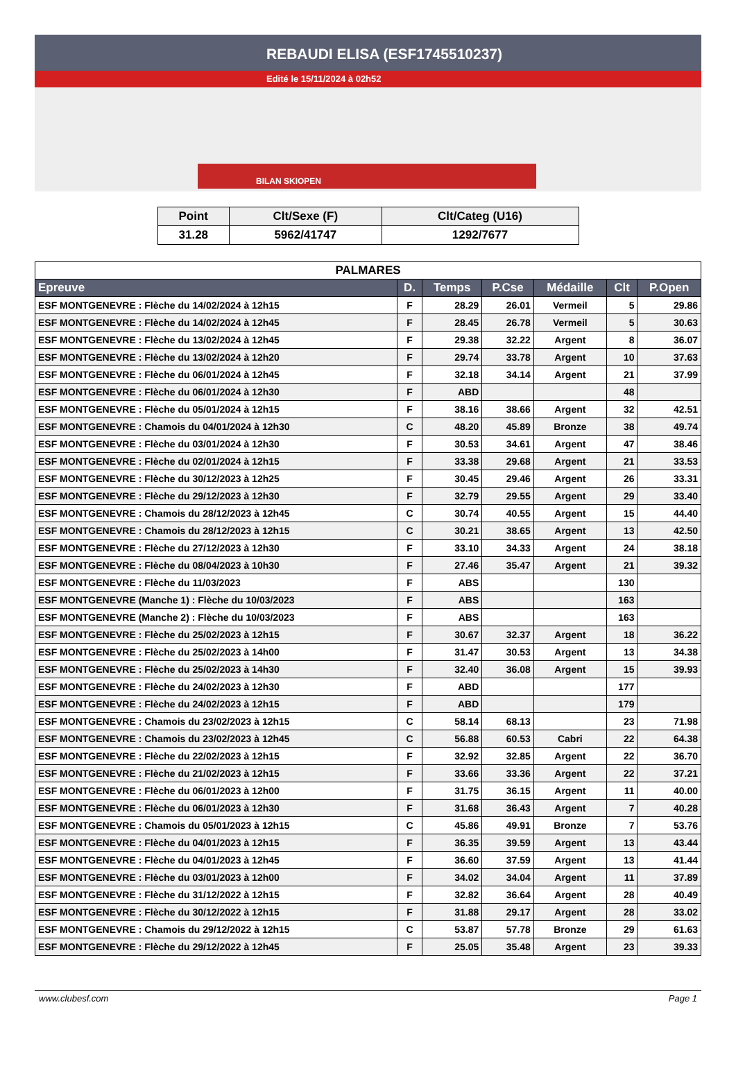REBAUDI ELISA (ESF1745510237)
Edité le 15/11/2024 à 02h52
BILAN SKIOPEN
| Point | Clt/Sexe (F) | Clt/Categ (U16) |
| --- | --- | --- |
| 31.28 | 5962/41747 | 1292/7677 |
| PALMARES | | | | | | |
| Epreuve | D. | Temps | P.Cse | Médaille | Clt | P.Open |
| ESF MONTGENEVRE : Flèche du 14/02/2024 à 12h15 | F | 28.29 | 26.01 | Vermeil | 5 | 29.86 |
| ESF MONTGENEVRE : Flèche du 14/02/2024 à 12h45 | F | 28.45 | 26.78 | Vermeil | 5 | 30.63 |
| ESF MONTGENEVRE : Flèche du 13/02/2024 à 12h45 | F | 29.38 | 32.22 | Argent | 8 | 36.07 |
| ESF MONTGENEVRE : Flèche du 13/02/2024 à 12h20 | F | 29.74 | 33.78 | Argent | 10 | 37.63 |
| ESF MONTGENEVRE : Flèche du 06/01/2024 à 12h45 | F | 32.18 | 34.14 | Argent | 21 | 37.99 |
| ESF MONTGENEVRE : Flèche du 06/01/2024 à 12h30 | F | ABD | | | 48 | |
| ESF MONTGENEVRE : Flèche du 05/01/2024 à 12h15 | F | 38.16 | 38.66 | Argent | 32 | 42.51 |
| ESF MONTGENEVRE : Chamois du 04/01/2024 à 12h30 | C | 48.20 | 45.89 | Bronze | 38 | 49.74 |
| ESF MONTGENEVRE : Flèche du 03/01/2024 à 12h30 | F | 30.53 | 34.61 | Argent | 47 | 38.46 |
| ESF MONTGENEVRE : Flèche du 02/01/2024 à 12h15 | F | 33.38 | 29.68 | Argent | 21 | 33.53 |
| ESF MONTGENEVRE : Flèche du 30/12/2023 à 12h25 | F | 30.45 | 29.46 | Argent | 26 | 33.31 |
| ESF MONTGENEVRE : Flèche du 29/12/2023 à 12h30 | F | 32.79 | 29.55 | Argent | 29 | 33.40 |
| ESF MONTGENEVRE : Chamois du 28/12/2023 à 12h45 | C | 30.74 | 40.55 | Argent | 15 | 44.40 |
| ESF MONTGENEVRE : Chamois du 28/12/2023 à 12h15 | C | 30.21 | 38.65 | Argent | 13 | 42.50 |
| ESF MONTGENEVRE : Flèche du 27/12/2023 à 12h30 | F | 33.10 | 34.33 | Argent | 24 | 38.18 |
| ESF MONTGENEVRE : Flèche du 08/04/2023 à 10h30 | F | 27.46 | 35.47 | Argent | 21 | 39.32 |
| ESF MONTGENEVRE : Flèche du 11/03/2023 | F | ABS | | | 130 | |
| ESF MONTGENEVRE (Manche 1) : Flèche du 10/03/2023 | F | ABS | | | 163 | |
| ESF MONTGENEVRE (Manche 2) : Flèche du 10/03/2023 | F | ABS | | | 163 | |
| ESF MONTGENEVRE : Flèche du 25/02/2023 à 12h15 | F | 30.67 | 32.37 | Argent | 18 | 36.22 |
| ESF MONTGENEVRE : Flèche du 25/02/2023 à 14h00 | F | 31.47 | 30.53 | Argent | 13 | 34.38 |
| ESF MONTGENEVRE : Flèche du 25/02/2023 à 14h30 | F | 32.40 | 36.08 | Argent | 15 | 39.93 |
| ESF MONTGENEVRE : Flèche du 24/02/2023 à 12h30 | F | ABD | | | 177 | |
| ESF MONTGENEVRE : Flèche du 24/02/2023 à 12h15 | F | ABD | | | 179 | |
| ESF MONTGENEVRE : Chamois du 23/02/2023 à 12h15 | C | 58.14 | 68.13 | | 23 | 71.98 |
| ESF MONTGENEVRE : Chamois du 23/02/2023 à 12h45 | C | 56.88 | 60.53 | Cabri | 22 | 64.38 |
| ESF MONTGENEVRE : Flèche du 22/02/2023 à 12h15 | F | 32.92 | 32.85 | Argent | 22 | 36.70 |
| ESF MONTGENEVRE : Flèche du 21/02/2023 à 12h15 | F | 33.66 | 33.36 | Argent | 22 | 37.21 |
| ESF MONTGENEVRE : Flèche du 06/01/2023 à 12h00 | F | 31.75 | 36.15 | Argent | 11 | 40.00 |
| ESF MONTGENEVRE : Flèche du 06/01/2023 à 12h30 | F | 31.68 | 36.43 | Argent | 7 | 40.28 |
| ESF MONTGENEVRE : Chamois du 05/01/2023 à 12h15 | C | 45.86 | 49.91 | Bronze | 7 | 53.76 |
| ESF MONTGENEVRE : Flèche du 04/01/2023 à 12h15 | F | 36.35 | 39.59 | Argent | 13 | 43.44 |
| ESF MONTGENEVRE : Flèche du 04/01/2023 à 12h45 | F | 36.60 | 37.59 | Argent | 13 | 41.44 |
| ESF MONTGENEVRE : Flèche du 03/01/2023 à 12h00 | F | 34.02 | 34.04 | Argent | 11 | 37.89 |
| ESF MONTGENEVRE : Flèche du 31/12/2022 à 12h15 | F | 32.82 | 36.64 | Argent | 28 | 40.49 |
| ESF MONTGENEVRE : Flèche du 30/12/2022 à 12h15 | F | 31.88 | 29.17 | Argent | 28 | 33.02 |
| ESF MONTGENEVRE : Chamois du 29/12/2022 à 12h15 | C | 53.87 | 57.78 | Bronze | 29 | 61.63 |
| ESF MONTGENEVRE : Flèche du 29/12/2022 à 12h45 | F | 25.05 | 35.48 | Argent | 23 | 39.33 |
www.clubesf.com Page 1